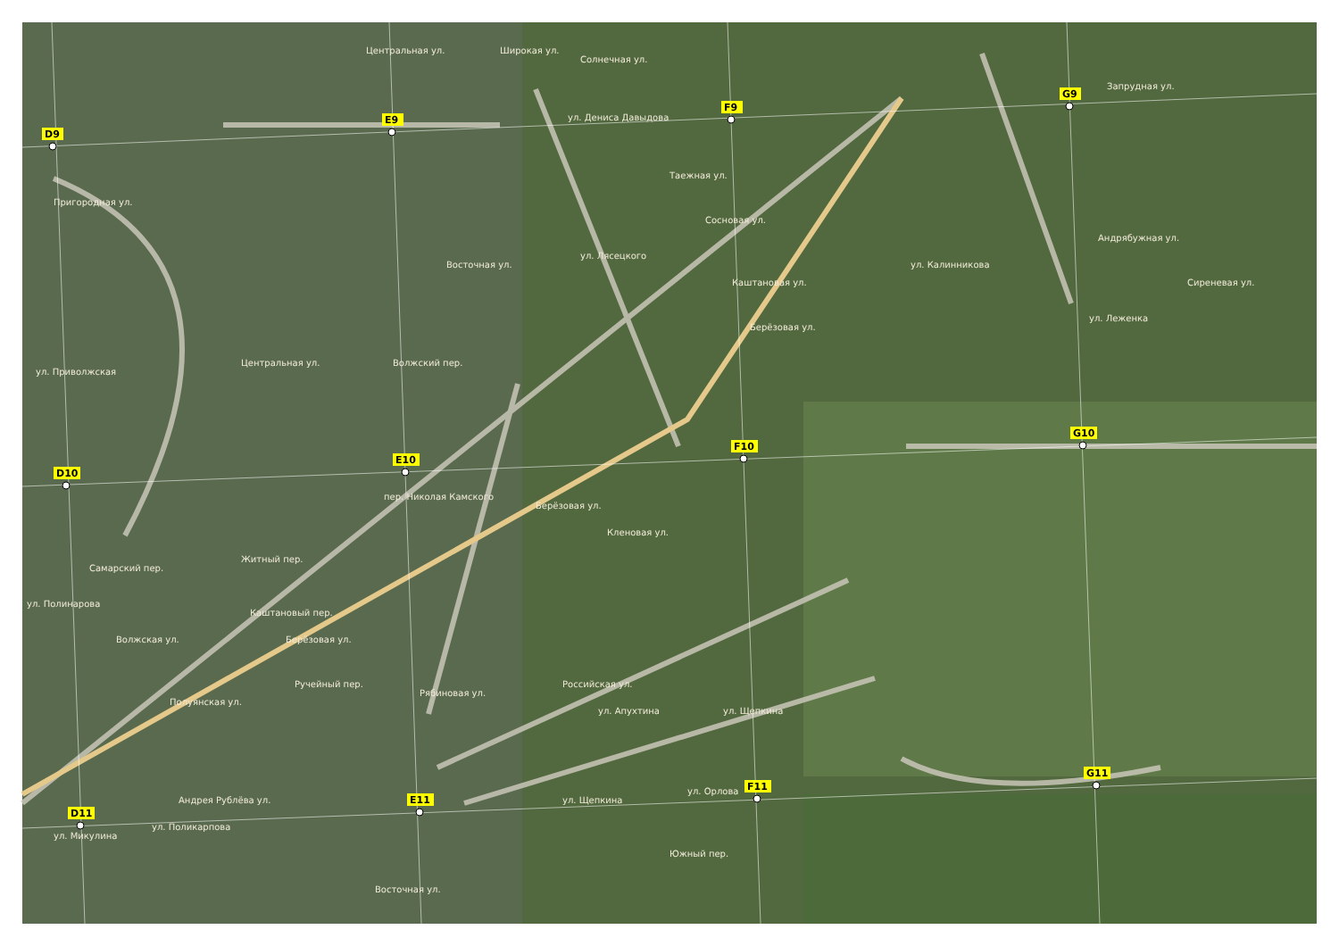ул. Дениса Давыдова
Солнечная ул.
Центральная ул.
Широкая ул.
Пригородная ул.
Центральная ул.
Восточная ул.
ул. Лясецкого
Таежная ул.
Сосновая ул.
Каштановая ул.
Берёзовая ул.
ул. Калинникова
Андрябужная ул.
Сиреневая ул.
Запрудная ул.
ул. Леженка
Берёзовая ул.
Кленовая ул.
пер. Николая Камского
Волжский пер.
Житный пер.
Каштановый пер.
Самарский пер.
Волжская ул.
Берёзовая ул.
Ручейный пер.
Рябиновая ул.
Российская ул.
ул. Апухтина
ул. Щепкина
ул. Щепкина
ул. Орлова
Южный пер.
ул. Приволжская
ул. Полинарова
Полуянская ул.
ул. Поликарпова
Андрея Рублёва ул.
ул. Микулина
Восточная ул.
D9
E9
F9
G9
D10
E10
F10
G10
D11
E11
F11
G11